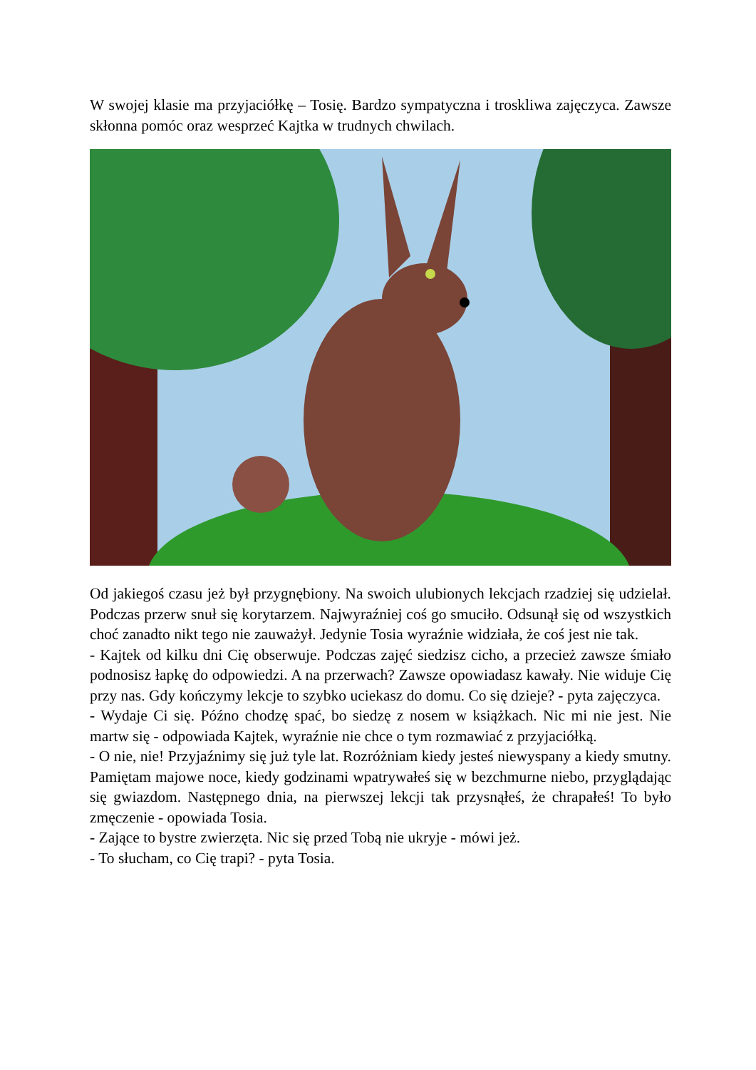W swojej klasie ma przyjaciółkę – Tosię. Bardzo sympatyczna i troskliwa zajęczyca. Zawsze skłonna pomóc oraz wesprzeć Kajtka w trudnych chwilach.
Od jakiegoś czasu jeż był przygnębiony. Na swoich ulubionych lekcjach rzadziej się udzielał. Podczas przerw snuł się korytarzem. Najwyraźniej coś go smuciło. Odsunął się od wszystkich choć zanadto nikt tego nie zauważył. Jedynie Tosia wyraźnie widziała, że coś jest nie tak.
- Kajtek od kilku dni Cię obserwuje. Podczas zajęć siedzisz cicho, a przecież zawsze śmiało podnosisz łapkę do odpowiedzi. A na przerwach? Zawsze opowiadasz kawały. Nie widuje Cię przy nas. Gdy kończymy lekcje to szybko uciekasz do domu. Co się dzieje? - pyta zajęczyca.
- Wydaje Ci się. Późno chodzę spać, bo siedzę z nosem w książkach. Nic mi nie jest. Nie martw się - odpowiada Kajtek, wyraźnie nie chce o tym rozmawiać z przyjaciółką.
- O nie, nie! Przyjaźnimy się już tyle lat. Rozróżniam kiedy jesteś niewyspany a kiedy smutny. Pamiętam majowe noce, kiedy godzinami wpatrywałeś się w bezchmurne niebo, przyglądając się gwiazdom. Następnego dnia, na pierwszej lekcji tak przysnąłeś, że chrapałeś! To było zmęczenie - opowiada Tosia.
- Zające to bystre zwierzęta. Nic się przed Tobą nie ukryje - mówi jeż.
- To słucham, co Cię trapi? - pyta Tosia.